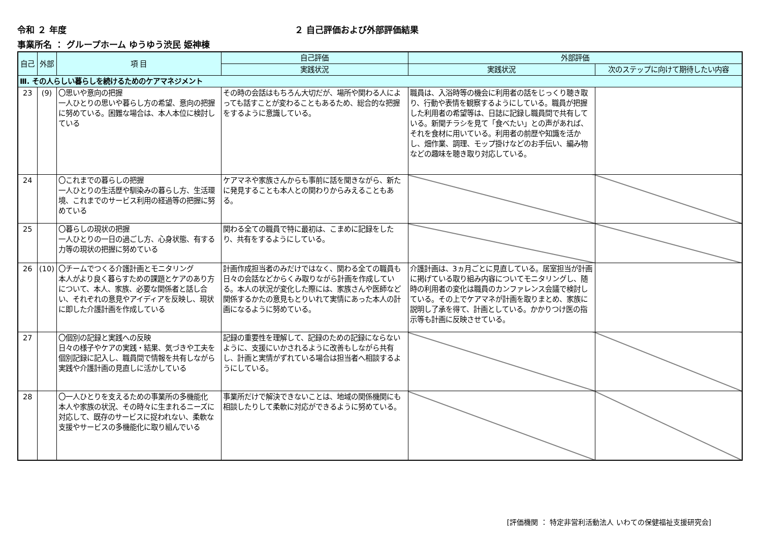令和 ２ 年度 ２ 自己評価および外部評価結果
事業所名 ： グループホーム ゆうゆう渋民 姫神棟
| 自己 | 外部 | 項 目 | 自己評価 | 外部評価 | |
| --- | --- | --- | --- | --- | --- |
| | | | 実践状況 | 実践状況 | 次のステップに向けて期待したい内容 |
| Ⅲ. その人らしい暮らしを続けるためのケアマネジメント | | | | | |
| 23 | (9) | 〇思いや意向の把握 一人ひとりの思いや暮らし方の希望、意向の把握に努めている。困難な場合は、本人本位に検討している | その時の会話はもちろん大切だが、場所や関わる人によっても話すことが変わることもあるため、総合的な把握をするように意識している。 | 職員は、入浴時等の機会に利用者の話をじっくり聴き取り、行動や表情を観察するようにしている。職員が把握した利用者の希望等は、日誌に記録し職員間で共有している。新聞チラシを見て「食べたい」との声があれば、それを食材に用いている。利用者の前歴や知識を活かし、畑作業、調理、モップ掛けなどのお手伝い、編み物などの趣味を聴き取り対応している。 | |
| 24 | | 〇これまでの暮らしの把握 一人ひとりの生活歴や馴染みの暮らし方、生活環境、これまでのサービス利用の経過等の把握に努めている | ケアマネや家族さんからも事前に話を聞きながら、新たに発見することも本人との関わりからみえることもある。 | | |
| 25 | | 〇暮らしの現状の把握 一人ひとりの一日の過ごし方、心身状態、有する力等の現状の把握に努めている | 関わる全ての職員で特に最初は、こまめに記録をしたり、共有をするようにしている。 | | |
| 26 | (10) | 〇チームでつくる介護計画とモニタリング 本人がより良く暮らすための課題とケアのあり方について、本人、家族、必要な関係者と話し合い、それぞれの意見やアイディアを反映し、現状に即した介護計画を作成している | 計画作成担当者のみだけではなく、関わる全ての職員も日々の会話などからくみ取りながら計画を作成している。本人の状況が変化した際には、家族さんや医師など関係するかたの意見もとりいれて実情にあった本人の計画になるように努めている。 | 介護計画は、3ヵ月ごとに見直している。居室担当が計画に掲げている取り組み内容についてモニタリングし、随時の利用者の変化は職員のカンファレンス会議で検討している。その上でケアマネが計画を取りまとめ、家族に説明し了承を得て、計画としている。かかりつけ医の指示等も計画に反映させている。 | |
| 27 | | 〇個別の記録と実践への反映 日々の様子やケアの実践・結果、気づきや工夫を個別記録に記入し、職員間で情報を共有しながら実践や介護計画の見直しに活かしている | 記録の重要性を理解して、記録のための記録にならないように、支援にいかされるように改善もしながら共有し、計画と実情がずれている場合は担当者へ相談するようにしている。 | | |
| 28 | | 〇一人ひとりを支えるための事業所の多機能化 本人や家族の状況、その時々に生まれるニーズに対応して、既存のサービスに捉われない、柔軟な支援やサービスの多機能化に取り組んでいる | 事業所だけで解決できないことは、地域の関係機関にも相談したりして柔軟に対応ができるように努めている。 | | |
[評価機関 ： 特定非営利活動法人 いわての保健福祉支援研究会]